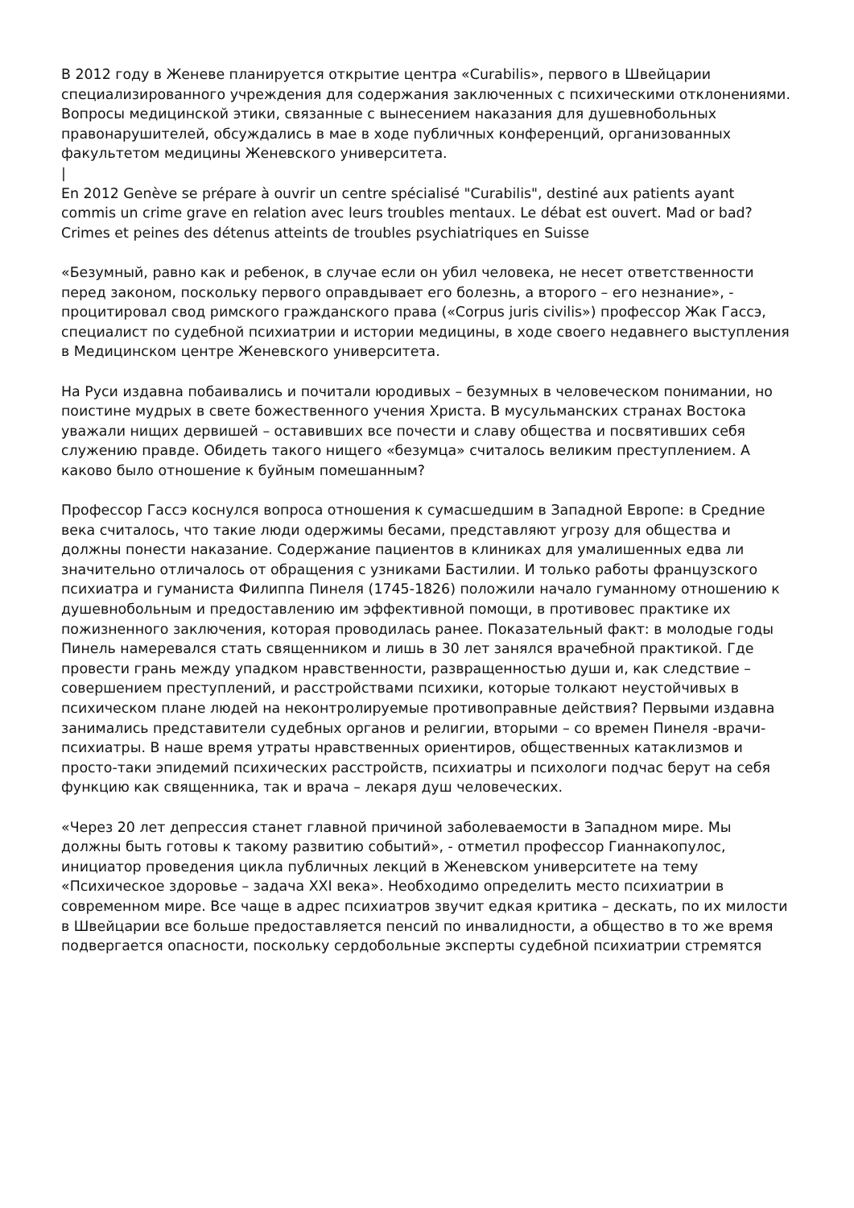В 2012 году в Женеве планируется открытие центра «Curabilis», первого в Швейцарии специализированного учреждения для содержания заключенных с психическими отклонениями. Вопросы медицинской этики, связанные с вынесением наказания для душевнобольных правонарушителей, обсуждались в мае в ходе публичных конференций, организованных факультетом медицины Женевского университета.
|
En 2012 Genève se prépare à ouvrir un centre spécialisé "Curabilis", destiné aux patients ayant commis un crime grave en relation avec leurs troubles mentaux. Le débat est ouvert. Mad or bad? Crimes et peines des détenus atteints de troubles psychiatriques en Suisse
«Безумный, равно как и ребенок, в случае если он убил человека, не несет ответственности перед законом, поскольку первого оправдывает его болезнь, а второго – его незнание», - процитировал свод римского гражданского права («Corpus juris civilis») профессор Жак Гассэ, специалист по судебной психиатрии и истории медицины, в ходе своего недавнего выступления в Медицинском центре Женевского университета.
На Руси издавна побаивались и почитали юродивых – безумных в человеческом понимании, но поистине мудрых в свете божественного учения Христа. В мусульманских странах Востока уважали нищих дервишей – оставивших все почести и славу общества и посвятивших себя служению правде. Обидеть такого нищего «безумца» считалось великим преступлением. А каково было отношение к буйным помешанным?
Профессор Гассэ коснулся вопроса отношения к сумасшедшим в Западной Европе: в Средние века считалось, что такие люди одержимы бесами, представляют угрозу для общества и должны понести наказание. Содержание пациентов в клиниках для умалишенных едва ли значительно отличалось от обращения с узниками Бастилии. И только работы французского психиатра и гуманиста Филиппа Пинеля (1745-1826) положили начало гуманному отношению к душевнобольным и предоставлению им эффективной помощи, в противовес практике их пожизненного заключения, которая проводилась ранее. Показательный факт: в молодые годы Пинель намеревался стать священником и лишь в 30 лет занялся врачебной практикой. Где провести грань между упадком нравственности, развращенностью души и, как следствие – совершением преступлений, и расстройствами психики, которые толкают неустойчивых в психическом плане людей на неконтролируемые противоправные действия? Первыми издавна занимались представители судебных органов и религии, вторыми – со времен Пинеля -врачи-психиатры. В наше время утраты нравственных ориентиров, общественных катаклизмов и просто-таки эпидемий психических расстройств, психиатры и психологи подчас берут на себя функцию как священника, так и врача – лекаря душ человеческих.
«Через 20 лет депрессия станет главной причиной заболеваемости в Западном мире. Мы должны быть готовы к такому развитию событий», - отметил профессор Гианнакопулос, инициатор проведения цикла публичных лекций в Женевском университете на тему «Психическое здоровье – задача XXI века». Необходимо определить место психиатрии в современном мире. Все чаще в адрес психиатров звучит едкая критика – дескать, по их милости в Швейцарии все больше предоставляется пенсий по инвалидности, а общество в то же время подвергается опасности, поскольку сердобольные эксперты судебной психиатрии стремятся